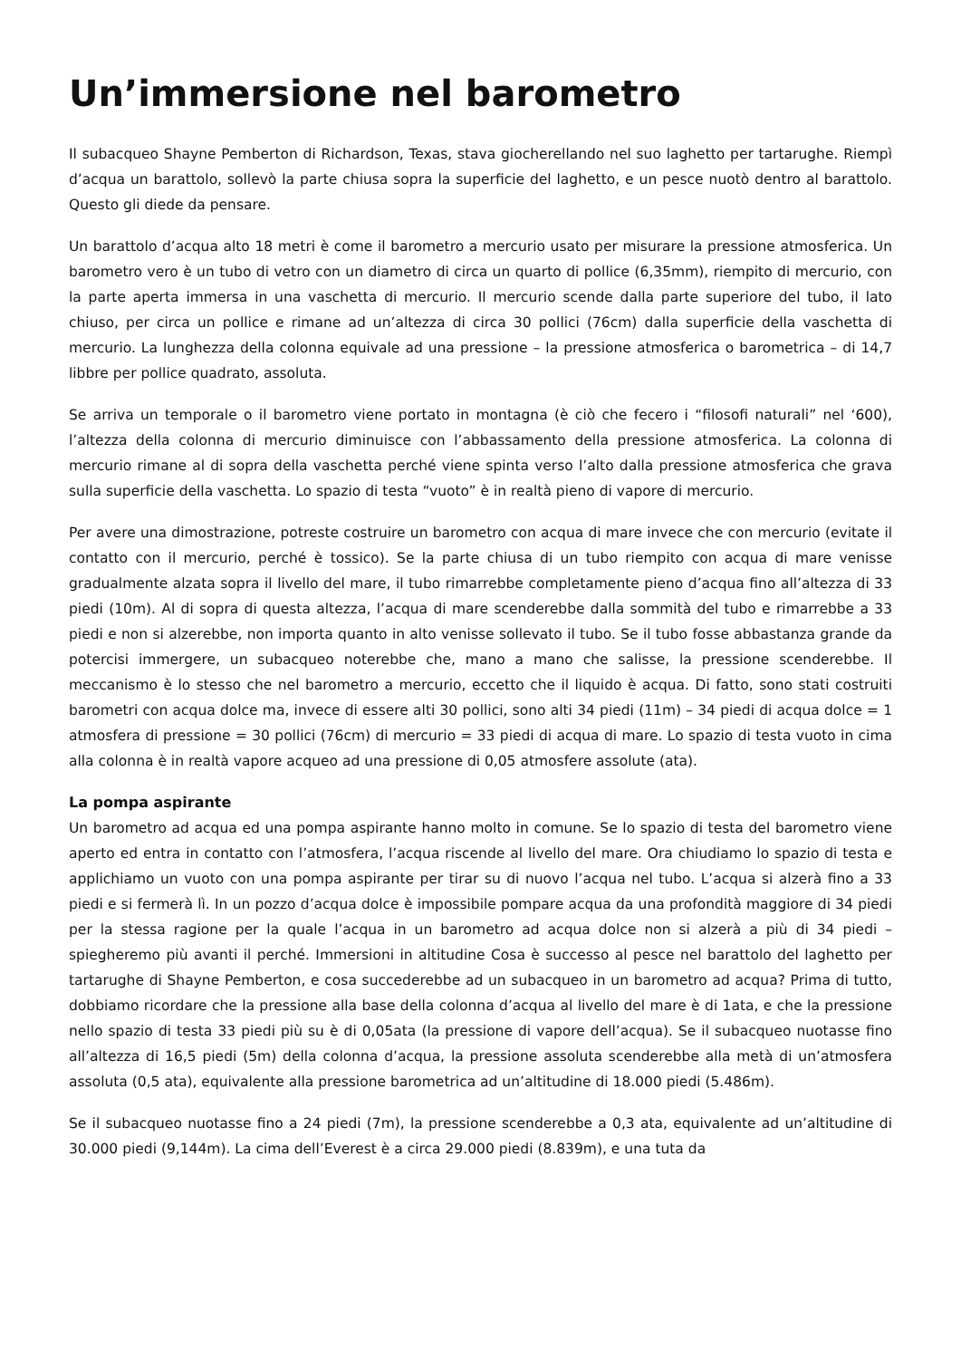Un’immersione nel barometro
Il subacqueo Shayne Pemberton di Richardson, Texas, stava giocherellando nel suo laghetto per tartarughe. Riempì d’acqua un barattolo, sollevò la parte chiusa sopra la superficie del laghetto, e un pesce nuotò dentro al barattolo. Questo gli diede da pensare.
Un barattolo d’acqua alto 18 metri è come il barometro a mercurio usato per misurare la pressione atmosferica. Un barometro vero è un tubo di vetro con un diametro di circa un quarto di pollice (6,35mm), riempito di mercurio, con la parte aperta immersa in una vaschetta di mercurio. Il mercurio scende dalla parte superiore del tubo, il lato chiuso, per circa un pollice e rimane ad un’altezza di circa 30 pollici (76cm) dalla superficie della vaschetta di mercurio. La lunghezza della colonna equivale ad una pressione – la pressione atmosferica o barometrica – di 14,7 libbre per pollice quadrato, assoluta.
Se arriva un temporale o il barometro viene portato in montagna (è ciò che fecero i “filosofi naturali” nel ‘600), l’altezza della colonna di mercurio diminuisce con l’abbassamento della pressione atmosferica. La colonna di mercurio rimane al di sopra della vaschetta perché viene spinta verso l’alto dalla pressione atmosferica che grava sulla superficie della vaschetta. Lo spazio di testa “vuoto” è in realtà pieno di vapore di mercurio.
Per avere una dimostrazione, potreste costruire un barometro con acqua di mare invece che con mercurio (evitate il contatto con il mercurio, perché è tossico). Se la parte chiusa di un tubo riempito con acqua di mare venisse gradualmente alzata sopra il livello del mare, il tubo rimarrebbe completamente pieno d’acqua fino all’altezza di 33 piedi (10m). Al di sopra di questa altezza, l’acqua di mare scenderebbe dalla sommità del tubo e rimarrebbe a 33 piedi e non si alzerebbe, non importa quanto in alto venisse sollevato il tubo. Se il tubo fosse abbastanza grande da potercisi immergere, un subacqueo noterebbe che, mano a mano che salisse, la pressione scenderebbe. Il meccanismo è lo stesso che nel barometro a mercurio, eccetto che il liquido è acqua. Di fatto, sono stati costruiti barometri con acqua dolce ma, invece di essere alti 30 pollici, sono alti 34 piedi (11m) – 34 piedi di acqua dolce = 1 atmosfera di pressione = 30 pollici (76cm) di mercurio = 33 piedi di acqua di mare. Lo spazio di testa vuoto in cima alla colonna è in realtà vapore acqueo ad una pressione di 0,05 atmosfere assolute (ata).
La pompa aspirante
Un barometro ad acqua ed una pompa aspirante hanno molto in comune. Se lo spazio di testa del barometro viene aperto ed entra in contatto con l’atmosfera, l’acqua riscende al livello del mare. Ora chiudiamo lo spazio di testa e applichiamo un vuoto con una pompa aspirante per tirar su di nuovo l’acqua nel tubo. L’acqua si alzerà fino a 33 piedi e si fermerà lì. In un pozzo d’acqua dolce è impossibile pompare acqua da una profondità maggiore di 34 piedi per la stessa ragione per la quale l’acqua in un barometro ad acqua dolce non si alzerà a più di 34 piedi – spiegheremo più avanti il perché. Immersioni in altitudine Cosa è successo al pesce nel barattolo del laghetto per tartarughe di Shayne Pemberton, e cosa succederebbe ad un subacqueo in un barometro ad acqua? Prima di tutto, dobbiamo ricordare che la pressione alla base della colonna d’acqua al livello del mare è di 1ata, e che la pressione nello spazio di testa 33 piedi più su è di 0,05ata (la pressione di vapore dell’acqua). Se il subacqueo nuotasse fino all’altezza di 16,5 piedi (5m) della colonna d’acqua, la pressione assoluta scenderebbe alla metà di un’atmosfera assoluta (0,5 ata), equivalente alla pressione barometrica ad un’altitudine di 18.000 piedi (5.486m).
Se il subacqueo nuotasse fino a 24 piedi (7m), la pressione scenderebbe a 0,3 ata, equivalente ad un’altitudine di 30.000 piedi (9,144m). La cima dell’Everest è a circa 29.000 piedi (8.839m), e una tuta da